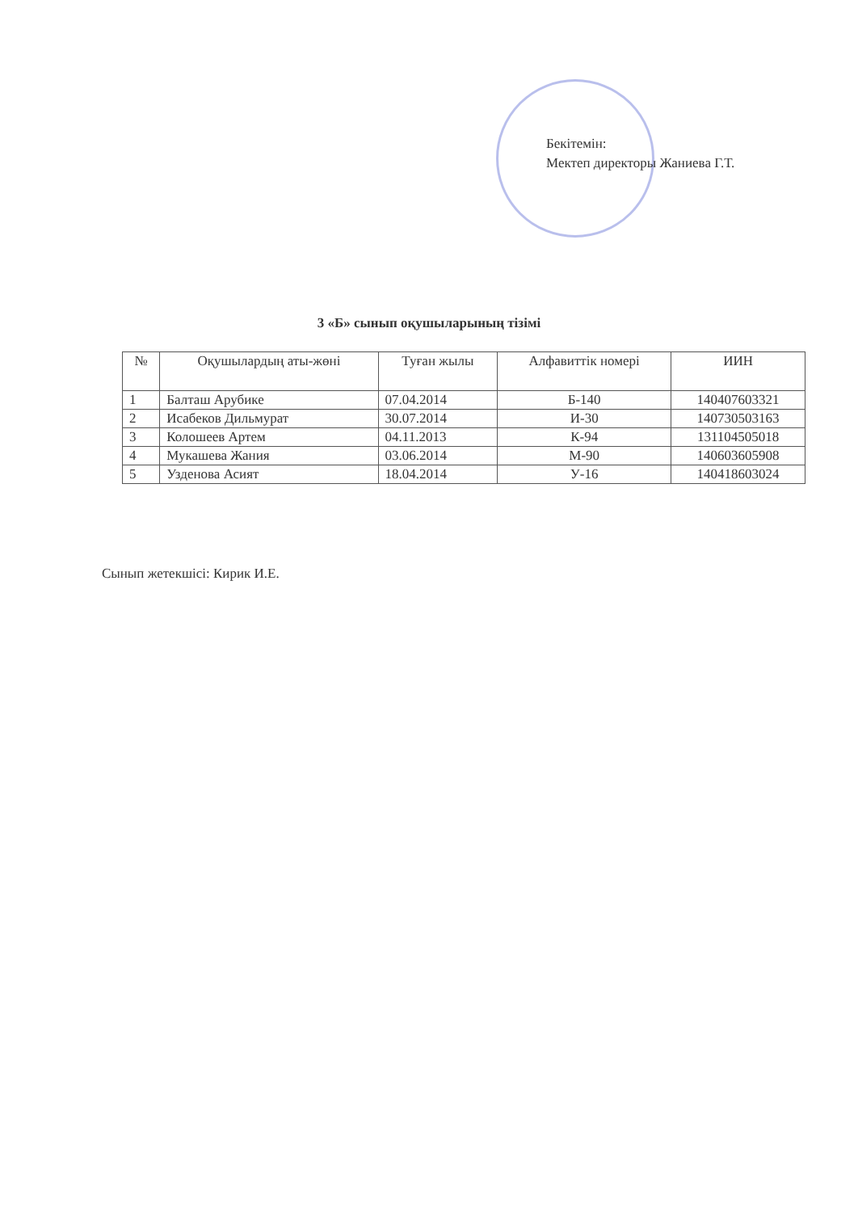Бекітемін:
Мектеп директоры Жаниева Г.Т.
3 «Б» сынып оқушыларының тізімі
| № | Оқушылардың аты-жөні | Туған жылы | Алфавиттік номері | ИИН |
| --- | --- | --- | --- | --- |
| 1 | Балташ Арубике | 07.04.2014 | Б-140 | 140407603321 |
| 2 | Исабеков Дильмурат | 30.07.2014 | И-30 | 140730503163 |
| 3 | Колошеев Артем | 04.11.2013 | К-94 | 131104505018 |
| 4 | Мукашева Жания | 03.06.2014 | М-90 | 140603605908 |
| 5 | Узденова Асият | 18.04.2014 | У-16 | 140418603024 |
Сынып жетекшісі: Кирик И.Е.